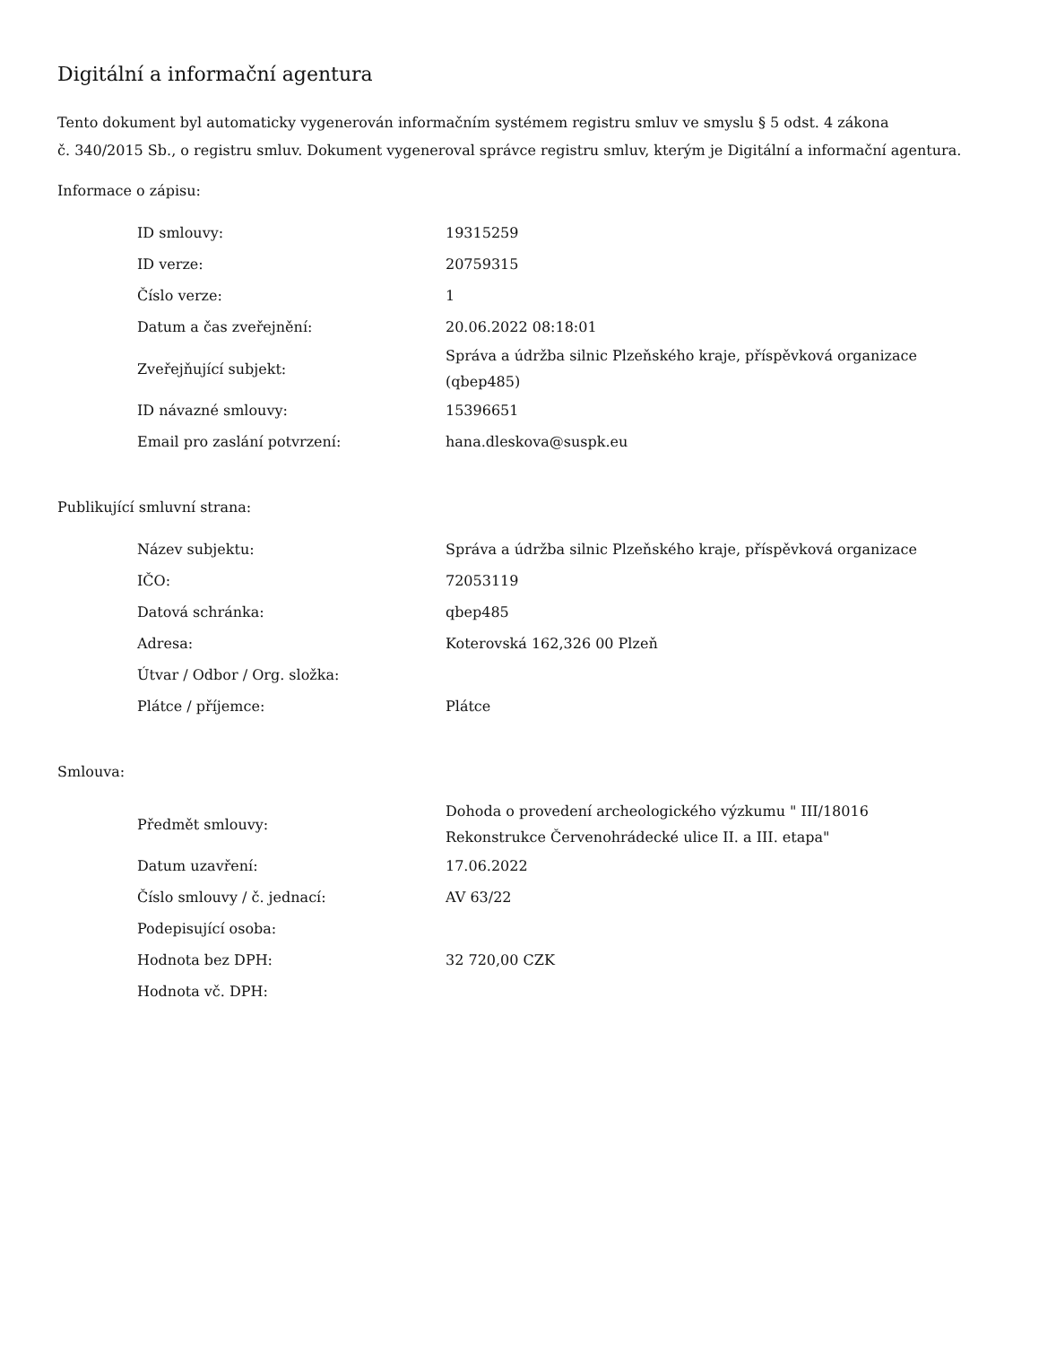Digitální a informační agentura
Tento dokument byl automaticky vygenerován informačním systémem registru smluv ve smyslu § 5 odst. 4 zákona
č. 340/2015 Sb., o registru smluv. Dokument vygeneroval správce registru smluv, kterým je Digitální a informační agentura.
Informace o zápisu:
| ID smlouvy: | 19315259 |
| ID verze: | 20759315 |
| Číslo verze: | 1 |
| Datum a čas zveřejnění: | 20.06.2022 08:18:01 |
| Zveřejňující subjekt: | Správa a údržba silnic Plzeňského kraje, příspěvková organizace (qbep485) |
| ID návazné smlouvy: | 15396651 |
| Email pro zaslání potvrzení: | hana.dleskova@suspk.eu |
Publikující smluvní strana:
| Název subjektu: | Správa a údržba silnic Plzeňského kraje, příspěvková organizace |
| IČO: | 72053119 |
| Datová schránka: | qbep485 |
| Adresa: | Koterovská 162,326 00 Plzeň |
| Útvar / Odbor / Org. složka: | |
| Plátce / příjemce: | Plátce |
Smlouva:
| Předmět smlouvy: | Dohoda o provedení archeologického výzkumu " III/18016 Rekonstrukce Červenohrádecké ulice II. a III. etapa" |
| Datum uzavření: | 17.06.2022 |
| Číslo smlouvy / č. jednací: | AV 63/22 |
| Podepisující osoba: | |
| Hodnota bez DPH: | 32 720,00 CZK |
| Hodnota vč. DPH: | |